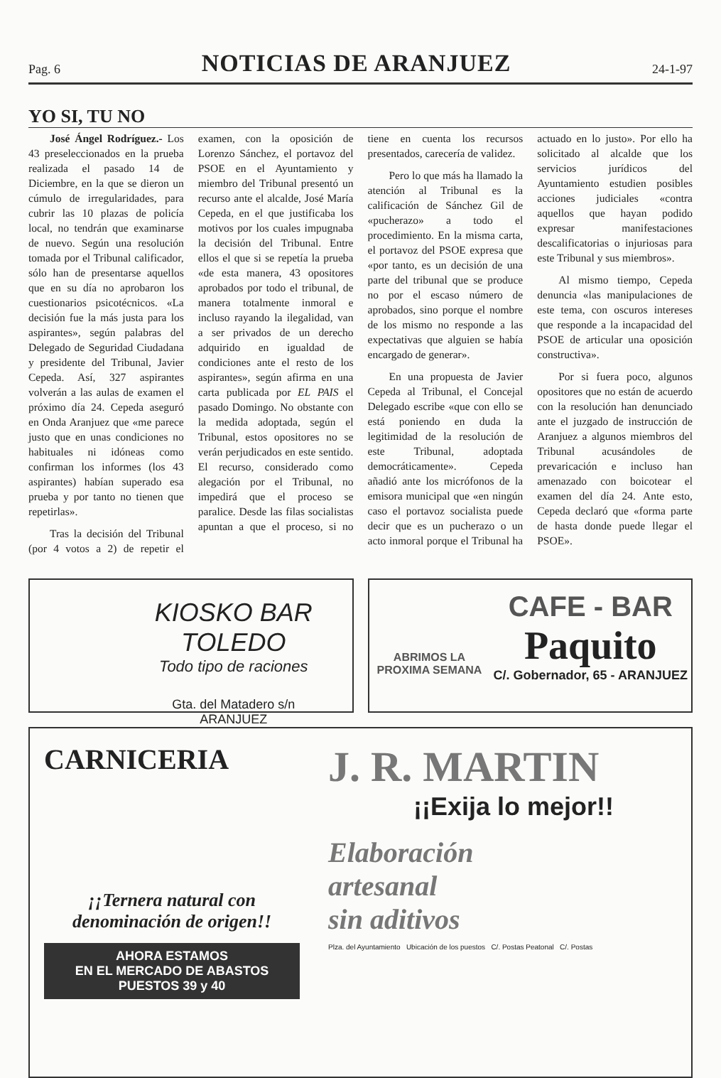Pag. 6 NOTICIAS DE ARANJUEZ 24-1-97
YO SI, TU NO
José Ángel Rodríguez.- Los 43 preseleccionados en la prueba realizada el pasado 14 de Diciembre, en la que se dieron un cúmulo de irregularidades, para cubrir las 10 plazas de policía local, no tendrán que examinarse de nuevo. Según una resolución tomada por el Tribunal calificador, sólo han de presentarse aquellos que en su día no aprobaron los cuestionarios psicotécnicos. «La decisión fue la más justa para los aspirantes», según palabras del Delegado de Seguridad Ciudadana y presidente del Tribunal, Javier Cepeda. Así, 327 aspirantes volverán a las aulas de examen el próximo día 24. Cepeda aseguró en Onda Aranjuez que «me parece justo que en unas condiciones no habituales ni idóneas como confirman los informes (los 43 aspirantes) habían superado esa prueba y por tanto no tienen que repetirlas».
Tras la decisión del Tribunal (por 4 votos a 2) de repetir el examen, con la oposición de Lorenzo Sánchez, el portavoz del PSOE en el Ayuntamiento y miembro del Tribunal presentó un recurso ante el alcalde, José María Cepeda, en el que justificaba los motivos por los cuales impugnaba la decisión del Tribunal. Entre ellos el que si se repetía la prueba «de esta manera, 43 opositores aprobados por todo el tribunal, de manera totalmente inmoral e incluso rayando la ilegalidad, van a ser privados de un derecho adquirido en igualdad de condiciones ante el resto de los aspirantes», según afirma en una carta publicada por EL PAIS el pasado Domingo. No obstante con la medida adoptada, según el Tribunal, estos opositores no se verán perjudicados en este sentido. El recurso, considerado como alegación por el Tribunal, no impedirá que el proceso se paralice. Desde las filas socialistas apuntan a que el proceso, si no tiene en cuenta los recursos presentados, carecería de validez.
Pero lo que más ha llamado la atención al Tribunal es la calificación de Sánchez Gil de «pucherazo» a todo el procedimiento. En la misma carta, el portavoz del PSOE expresa que «por tanto, es un decisión de una parte del tribunal que se produce no por el escaso número de aprobados, sino porque el nombre de los mismo no responde a las expectativas que alguien se había encargado de generar».
En una propuesta de Javier Cepeda al Tribunal, el Concejal Delegado escribe «que con ello se está poniendo en duda la legitimidad de la resolución de este Tribunal, adoptada democráticamente». Cepeda añadió ante los micrófonos de la emisora municipal que «en ningún caso el portavoz socialista puede decir que es un pucherazo o un acto inmoral porque el Tribunal ha actuado en lo justo». Por ello ha solicitado al alcalde que los servicios jurídicos del Ayuntamiento estudien posibles acciones judiciales «contra aquellos que hayan podido expresar manifestaciones descalificatorias o injuriosas para este Tribunal y sus miembros».
Al mismo tiempo, Cepeda denuncia «las manipulaciones de este tema, con oscuros intereses que responde a la incapacidad del PSOE de articular una oposición constructiva».
Por si fuera poco, algunos opositores que no están de acuerdo con la resolución han denunciado ante el juzgado de instrucción de Aranjuez a algunos miembros del Tribunal acusándoles de prevaricación e incluso han amenazado con boicotear el examen del día 24. Ante esto, Cepeda declaró que «forma parte de hasta donde puede llegar el PSOE».
KIOSKO BAR TOLEDO
Todo tipo de raciones
Gta. del Matadero s/n
ARANJUEZ
ABRIMOS LA PROXIMA SEMANA
CAFE - BAR
Paquito
C/. Gobernador, 65 - ARANJUEZ
CARNICERIA
¡¡Ternera natural con denominación de origen!!
AHORA ESTAMOS
EN EL MERCADO DE ABASTOS
PUESTOS 39 y 40
J. R. MARTIN
¡¡Exija lo mejor!!
Elaboración
artesanal
sin aditivos
Plza. del Ayuntamiento Ubicación de los puestos C/. Postas Peatonal C/. Postas